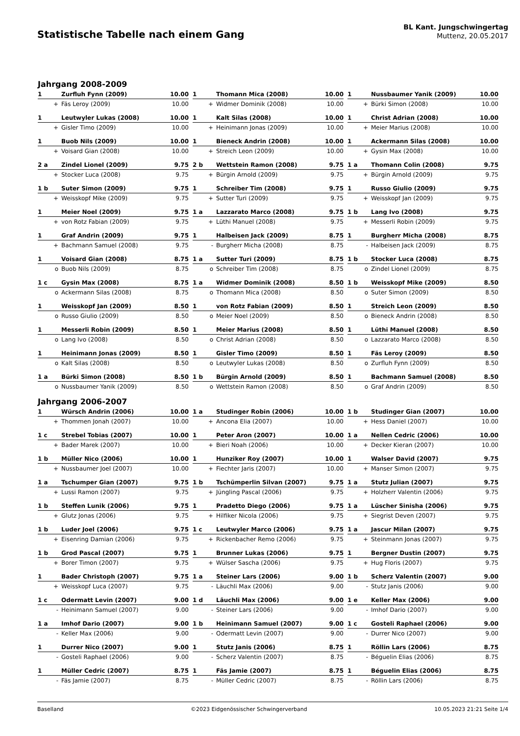Statistische Tabelle nach einem Gang
BL Kant. Jungschwingertag
Muttenz, 20.05.2017
Jahrgang 2008-2009
| 1 | Zurfluh Fynn (2009) | 10.00 | | 1 | Thomann Mica (2008) | 10.00 | | 1 | Nussbaumer Yanik (2009) | 10.00 |
| + | Fäs Leroy (2009) | 10.00 | | + | Widmer Dominik (2008) | 10.00 | | + | Bürki Simon (2008) | 10.00 |
| 1 | Leutwyler Lukas (2008) | 10.00 | | 1 | Kalt Silas (2008) | 10.00 | | 1 | Christ Adrian (2008) | 10.00 |
| + | Gisler Timo (2009) | 10.00 | | + | Heinimann Jonas (2009) | 10.00 | | + | Meier Marius (2008) | 10.00 |
| 1 | Buob Nils (2009) | 10.00 | | 1 | Bieneck Andrin (2008) | 10.00 | | 1 | Ackermann Silas (2008) | 10.00 |
| + | Voisard Gian (2008) | 10.00 | | + | Streich Leon (2009) | 10.00 | | + | Gysin Max (2008) | 10.00 |
| 2 a | Zindel Lionel (2009) | 9.75 | | 2 b | Wettstein Ramon (2008) | 9.75 | | 1 a | Thomann Colin (2008) | 9.75 |
| + | Stocker Luca (2008) | 9.75 | | + | Bürgin Arnold (2009) | 9.75 | | + | Bürgin Arnold (2009) | 9.75 |
| 1 b | Suter Simon (2009) | 9.75 | | 1 | Schreiber Tim (2008) | 9.75 | | 1 | Russo Giulio (2009) | 9.75 |
| + | Weisskopf Mike (2009) | 9.75 | | + | Sutter Turi (2009) | 9.75 | | + | Weisskopf Jan (2009) | 9.75 |
| 1 | Meier Noel (2009) | 9.75 | | 1 a | Lazzarato Marco (2008) | 9.75 | | 1 b | Lang Ivo (2008) | 9.75 |
| + | von Rotz Fabian (2009) | 9.75 | | + | Lüthi Manuel (2008) | 9.75 | | + | Messerli Robin (2009) | 9.75 |
| 1 | Graf Andrin (2009) | 9.75 | | 1 | Halbeisen Jack (2009) | 8.75 | | 1 | Burgherr Micha (2008) | 8.75 |
| + | Bachmann Samuel (2008) | 9.75 | | - | Burgherr Micha (2008) | 8.75 | | - | Halbeisen Jack (2009) | 8.75 |
| 1 | Voisard Gian (2008) | 8.75 | | 1 a | Sutter Turi (2009) | 8.75 | | 1 b | Stocker Luca (2008) | 8.75 |
| o | Buob Nils (2009) | 8.75 | | o | Schreiber Tim (2008) | 8.75 | | o | Zindel Lionel (2009) | 8.75 |
| 1 c | Gysin Max (2008) | 8.75 | | 1 a | Widmer Dominik (2008) | 8.50 | | 1 b | Weisskopf Mike (2009) | 8.50 |
| o | Ackermann Silas (2008) | 8.75 | | o | Thomann Mica (2008) | 8.50 | | o | Suter Simon (2009) | 8.50 |
| 1 | Weisskopf Jan (2009) | 8.50 | | 1 | von Rotz Fabian (2009) | 8.50 | | 1 | Streich Leon (2009) | 8.50 |
| o | Russo Giulio (2009) | 8.50 | | o | Meier Noel (2009) | 8.50 | | o | Bieneck Andrin (2008) | 8.50 |
| 1 | Messerli Robin (2009) | 8.50 | | 1 | Meier Marius (2008) | 8.50 | | 1 | Lüthi Manuel (2008) | 8.50 |
| o | Lang Ivo (2008) | 8.50 | | o | Christ Adrian (2008) | 8.50 | | o | Lazzarato Marco (2008) | 8.50 |
| 1 | Heinimann Jonas (2009) | 8.50 | | 1 | Gisler Timo (2009) | 8.50 | | 1 | Fäs Leroy (2009) | 8.50 |
| o | Kalt Silas (2008) | 8.50 | | o | Leutwyler Lukas (2008) | 8.50 | | o | Zurfluh Fynn (2009) | 8.50 |
| 1 a | Bürki Simon (2008) | 8.50 | | 1 b | Bürgin Arnold (2009) | 8.50 | | 1 | Bachmann Samuel (2008) | 8.50 |
| o | Nussbaumer Yanik (2009) | 8.50 | | o | Wettstein Ramon (2008) | 8.50 | | o | Graf Andrin (2009) | 8.50 |
Jahrgang 2006-2007
| 1 | Würsch Andrin (2006) | 10.00 | | 1 a | Studinger Robin (2006) | 10.00 | | 1 b | Studinger Gian (2007) | 10.00 |
| + | Thommen Jonah (2007) | 10.00 | | + | Ancona Elia (2007) | 10.00 | | + | Hess Daniel (2007) | 10.00 |
| 1 c | Strebel Tobias (2007) | 10.00 | | 1 | Peter Aron (2007) | 10.00 | | 1 a | Nellen Cedric (2006) | 10.00 |
| + | Bader Marek (2007) | 10.00 | | + | Bieri Noah (2006) | 10.00 | | + | Decker Kieran (2007) | 10.00 |
| 1 b | Müller Nico (2006) | 10.00 | | 1 | Hunziker Roy (2007) | 10.00 | | 1 | Walser David (2007) | 9.75 |
| + | Nussbaumer Joel (2007) | 10.00 | | + | Fiechter Jaris (2007) | 10.00 | | + | Manser Simon (2007) | 9.75 |
| 1 a | Tschumper Gian (2007) | 9.75 | | 1 b | Tschümperlin Silvan (2007) | 9.75 | | 1 a | Stutz Julian (2007) | 9.75 |
| + | Lussi Ramon (2007) | 9.75 | | + | Jüngling Pascal (2006) | 9.75 | | + | Holzherr Valentin (2006) | 9.75 |
| 1 b | Steffen Lunik (2006) | 9.75 | | 1 | Pradetto Diego (2006) | 9.75 | | 1 a | Lüscher Sinisha (2006) | 9.75 |
| + | Glutz Jonas (2006) | 9.75 | | + | Hilfiker Nicola (2006) | 9.75 | | + | Siegrist Deven (2007) | 9.75 |
| 1 b | Luder Joel (2006) | 9.75 | | 1 c | Leutwyler Marco (2006) | 9.75 | | 1 a | Jascur Milan (2007) | 9.75 |
| + | Eisenring Damian (2006) | 9.75 | | + | Rickenbacher Remo (2006) | 9.75 | | + | Steinmann Jonas (2007) | 9.75 |
| 1 b | Grod Pascal (2007) | 9.75 | | 1 | Brunner Lukas (2006) | 9.75 | | 1 | Bergner Dustin (2007) | 9.75 |
| + | Borer Timon (2007) | 9.75 | | + | Wülser Sascha (2006) | 9.75 | | + | Hug Floris (2007) | 9.75 |
| 1 | Bader Christoph (2007) | 9.75 | | 1 a | Steiner Lars (2006) | 9.00 | | 1 b | Scherz Valentin (2007) | 9.00 |
| + | Weisskopf Luca (2007) | 9.75 | | - | Läuchli Max (2006) | 9.00 | | - | Stutz Janis (2006) | 9.00 |
| 1 c | Odermatt Levin (2007) | 9.00 | | 1 d | Läuchli Max (2006) | 9.00 | | 1 e | Keller Max (2006) | 9.00 |
| - | Heinimann Samuel (2007) | 9.00 | | - | Steiner Lars (2006) | 9.00 | | - | Imhof Dario (2007) | 9.00 |
| 1 a | Imhof Dario (2007) | 9.00 | | 1 b | Heinimann Samuel (2007) | 9.00 | | 1 c | Gosteli Raphael (2006) | 9.00 |
| - | Keller Max (2006) | 9.00 | | - | Odermatt Levin (2007) | 9.00 | | - | Durrer Nico (2007) | 9.00 |
| 1 | Durrer Nico (2007) | 9.00 | | 1 | Stutz Janis (2006) | 8.75 | | 1 | Röllin Lars (2006) | 8.75 |
| - | Gosteli Raphael (2006) | 9.00 | | - | Scherz Valentin (2007) | 8.75 | | - | Béguelin Elias (2006) | 8.75 |
| 1 | Müller Cedric (2007) | 8.75 | | 1 | Fäs Jamie (2007) | 8.75 | | 1 | Béguelin Elias (2006) | 8.75 |
| - | Fäs Jamie (2007) | 8.75 | | - | Müller Cedric (2007) | 8.75 | | - | Röllin Lars (2006) | 8.75 |
Baselland ©2023 Eidgenössischer Schwingerverband 10.05.2023 21:21 Seite 1/4